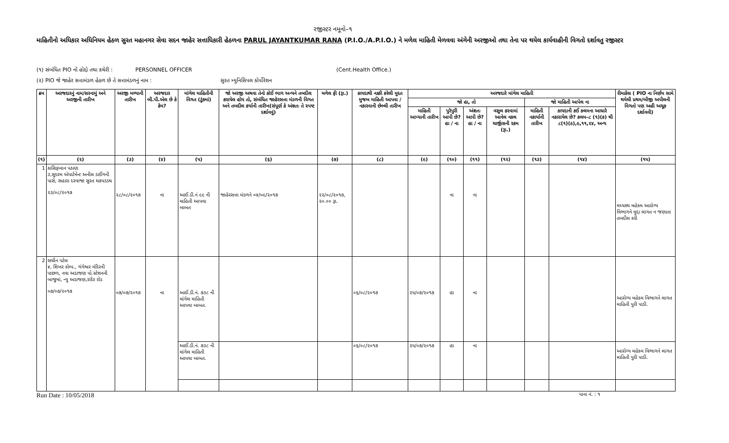રજીસ્ટર નમૂનો–૧
માહિતીનો અધિકાર અધિનિયમ હેઠળ સુરત મહાનગર સેવા સદન જાહેર સત્તાધિકારી હેઠળના PARUL JAYANTKUMAR RANA (P.I.O./A.P.I.O.) ને મળેલ માહિતી મેળવવા અંગેની અરજીઓ તથા તેના પર થયેલ કાર્યવાહીની વિગતો દર્શાવતુ રજીસ્ટર
(૧) સંબંધિત PIO નો હોદ્દો તથા કચેરી : PERSONNEL OFFICER (Cent.Health Office.)
(૨) PIO જે જાહેર સત્તામંડળ હેઠળ છે તે સત્તામંડળનું નામ : સુરત મ્યુનિસિપલ કોર્પોરેશન
| ક્રમ | અરજદારનું નામ/સરનામું અને અરજીની તારીખ | અરજી મળ્યાની તારીખ | અરજદાર બી.પી.એલ છે કે કેમ? | માંગેલ માહિતીની વિગત (ટુંકમાં) | જો અરજી અથવા તેનો કોઈ ભાગ અન્યને તબદીલ કરાયેલ હોય તો, સંબંધિત જાહેરસત્તા મંડળની વિગત અને તબદીલ કર્યાની તારીખ(સંપૂર્ણ કે અંશતઃ તે સ્પષ્ટ દર્શાવવું) | મળેલ ફી (રૂા.) | કાયદાથી નક્કી કરેલી મુદત મુજબ માહિતી આપવા / નકારવાની છેલ્લી તારીખ | અરજદારે માંગેલ માહિતી | | | | | | રીમાર્કસ ( PIO ના નિર્ણય સામે થયેલી પ્રથમ/બીજી અપીલની વિગતો પણ અહી અચૂક દર્શાવવી) |
| --- | --- | --- | --- | --- | --- | --- | --- | --- | --- | --- | --- | --- | --- | --- |
| | | | | | | | | જો હા, તો | | | | જો માહિતી આપેલ ના | | |
| | | | | | | | | માહિતી આપ્યાની તારીખ | પુરેપુરી આપી છે? હા / ના | અંશતઃ આપી છે? હા / ના | વસુલ કરવામાં આવેલ નકલ ચાર્જીસની રકમ (રૂા.) | માહિતી નકાર્યાની તારીખ | કાયદાની કઈ કલમના આધારે નકારાયેલ છે? કલમ–૮ (૧)(ક) થી ૮(૧)(ઠ),૯,૧૧,૨૪, અન્ય | |
| (૧) | (૨) | (૩) | (૪) | (૫) | (૬) | (૭) | (૮) | (૯) | (૧૦) | (૧૧) | (૧૨) | (૧૩) | (૧૪) | (૧૫) |
| 1 | કાસિફખાન પઠાણ ૩,સુદરમ એપાર્ટમેન્ટ અનીલ ડાઈંગની પાસે, સહારા દરવાજા સુરત ઘ૭૫ડડઘ ૨૩/૦૮/૨૦૧૭ | ૨૮/૦૮/૨૦૧૭ | ના | આઈ.ડી.નં ૯૯ ની માહિતી આપવા બાબત | જાહેરસત્તા મંડળને ૦૪/૦૯/૨૦૧૭ | ૨૨/૦૮/૨૦૧૭, ૨૦.૦૦ રૂા. | | | ના | ના | | | | મધ્યસ્થ મહેકમ આરોગ્ય વિભાગને મુદ્દા લાગત ન જણાતા તબદીલ કરી |
| 2 | સચીન પટેલ ૪, શિખર કોમ્પ., ગંગેશ્વર મંદિરની પાછળ, નવા અડાજણ પો.સ્ટેશનની બાજુમાં, ન્યુ અડાજણ,રાંદેર રોડ ૦૭/૦૭/૨૦૧૭ | ૦૭/૦૭/૨૦૧૭ | ના | આઈ.ડી.નં. ૭૩૮ ની માંગેલ માહિતી આપવા બાબત. | | | ૦૬/૦૮/૨૦૧૭ | ૨૫/૦૭/૨૦૧૭ | હા | ના | | | | આરોગ્ય મહેકમ વિભાગને લાગત માહિતી પુરી પાડી. |
| | | | | આઈ.ડી.નં. ૭૩૮ ની માંગેલ માહિતી આપવા બાબત. | | | ૦૬/૦૮/૨૦૧૭ | ૨૫/૦૭/૨૦૧૭ | હા | ના | | | | આરોગ્ય મહેકમ વિભાગને લાગત માહિતી પુરી પાડી. |
Run Date : 10/05/2018 પાના નં. : ૧